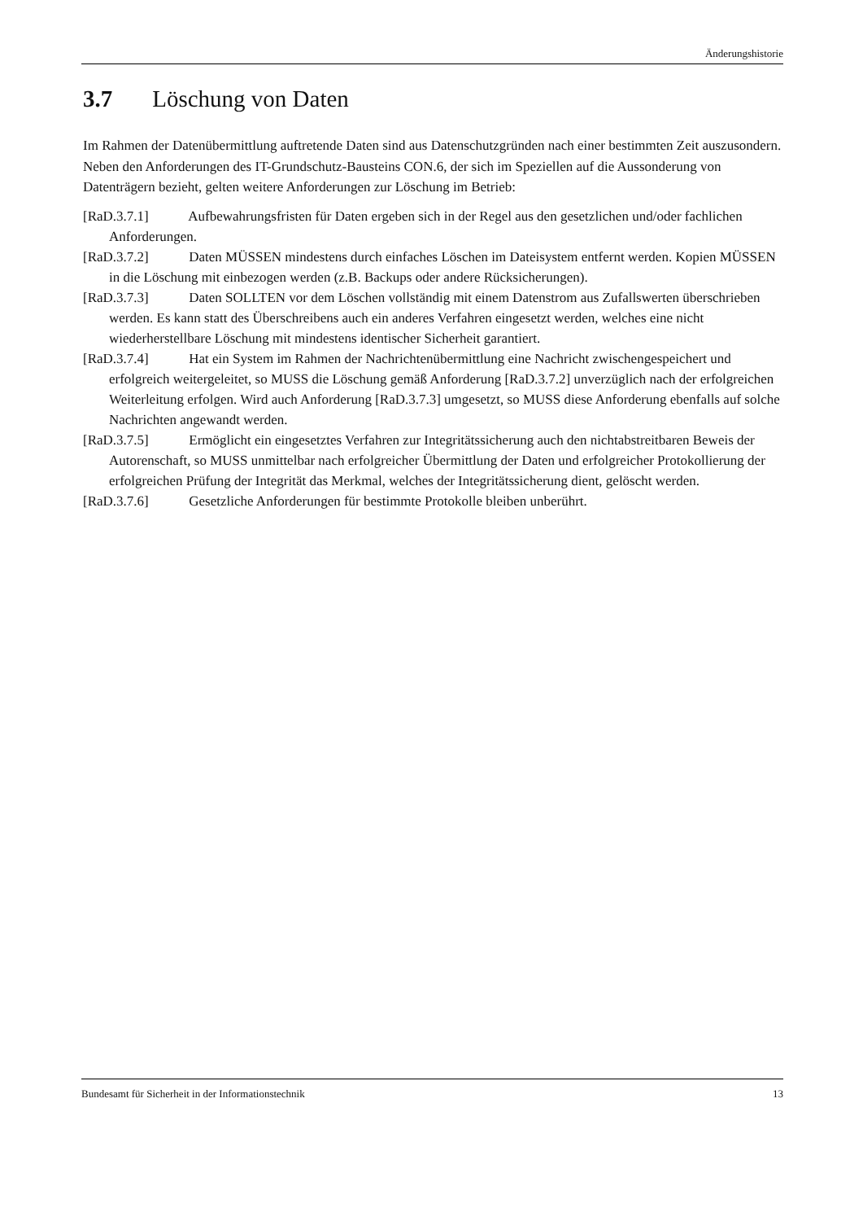Änderungshistorie
3.7 Löschung von Daten
Im Rahmen der Datenübermittlung auftretende Daten sind aus Datenschutzgründen nach einer bestimmten Zeit auszusondern. Neben den Anforderungen des IT-Grundschutz-Bausteins CON.6, der sich im Speziellen auf die Aussonderung von Datenträgern bezieht, gelten weitere Anforderungen zur Löschung im Betrieb:
[RaD.3.7.1] Aufbewahrungsfristen für Daten ergeben sich in der Regel aus den gesetzlichen und/oder fachlichen Anforderungen.
[RaD.3.7.2] Daten MÜSSEN mindestens durch einfaches Löschen im Dateisystem entfernt werden. Kopien MÜSSEN in die Löschung mit einbezogen werden (z.B. Backups oder andere Rücksicherungen).
[RaD.3.7.3] Daten SOLLTEN vor dem Löschen vollständig mit einem Datenstrom aus Zufallswerten überschrieben werden. Es kann statt des Überschreibens auch ein anderes Verfahren eingesetzt werden, welches eine nicht wiederherstellbare Löschung mit mindestens identischer Sicherheit garantiert.
[RaD.3.7.4] Hat ein System im Rahmen der Nachrichtenübermittlung eine Nachricht zwischengespeichert und erfolgreich weitergeleitet, so MUSS die Löschung gemäß Anforderung [RaD.3.7.2] unverzüglich nach der erfolgreichen Weiterleitung erfolgen. Wird auch Anforderung [RaD.3.7.3] umgesetzt, so MUSS diese Anforderung ebenfalls auf solche Nachrichten angewandt werden.
[RaD.3.7.5] Ermöglicht ein eingesetztes Verfahren zur Integritätssicherung auch den nichtabstreitbaren Beweis der Autorenschaft, so MUSS unmittelbar nach erfolgreicher Übermittlung der Daten und erfolgreicher Protokollierung der erfolgreichen Prüfung der Integrität das Merkmal, welches der Integritätssicherung dient, gelöscht werden.
[RaD.3.7.6] Gesetzliche Anforderungen für bestimmte Protokolle bleiben unberührt.
Bundesamt für Sicherheit in der Informationstechnik 13